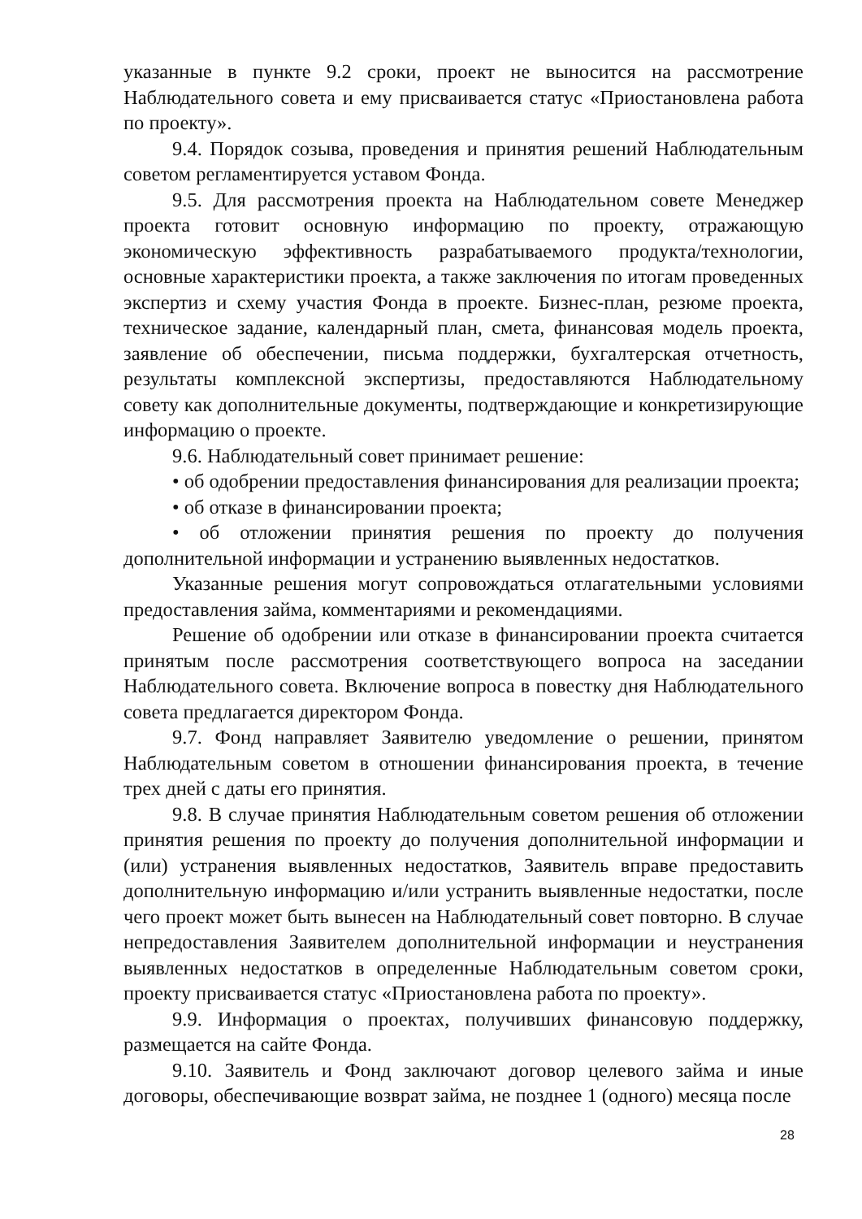указанные в пункте 9.2 сроки, проект не выносится на рассмотрение Наблюдательного совета и ему присваивается статус «Приостановлена работа по проекту».
9.4. Порядок созыва, проведения и принятия решений Наблюдательным советом регламентируется уставом Фонда.
9.5. Для рассмотрения проекта на Наблюдательном совете Менеджер проекта готовит основную информацию по проекту, отражающую экономическую эффективность разрабатываемого продукта/технологии, основные характеристики проекта, а также заключения по итогам проведенных экспертиз и схему участия Фонда в проекте. Бизнес-план, резюме проекта, техническое задание, календарный план, смета, финансовая модель проекта, заявление об обеспечении, письма поддержки, бухгалтерская отчетность, результаты комплексной экспертизы, предоставляются Наблюдательному совету как дополнительные документы, подтверждающие и конкретизирующие информацию о проекте.
9.6. Наблюдательный совет принимает решение:
• об одобрении предоставления финансирования для реализации проекта;
• об отказе в финансировании проекта;
• об отложении принятия решения по проекту до получения дополнительной информации и устранению выявленных недостатков.
Указанные решения могут сопровождаться отлагательными условиями предоставления займа, комментариями и рекомендациями.
Решение об одобрении или отказе в финансировании проекта считается принятым после рассмотрения соответствующего вопроса на заседании Наблюдательного совета. Включение вопроса в повестку дня Наблюдательного совета предлагается директором Фонда.
9.7. Фонд направляет Заявителю уведомление о решении, принятом Наблюдательным советом в отношении финансирования проекта, в течение трех дней с даты его принятия.
9.8. В случае принятия Наблюдательным советом решения об отложении принятия решения по проекту до получения дополнительной информации и (или) устранения выявленных недостатков, Заявитель вправе предоставить дополнительную информацию и/или устранить выявленные недостатки, после чего проект может быть вынесен на Наблюдательный совет повторно. В случае непредоставления Заявителем дополнительной информации и неустранения выявленных недостатков в определенные Наблюдательным советом сроки, проекту присваивается статус «Приостановлена работа по проекту».
9.9. Информация о проектах, получивших финансовую поддержку, размещается на сайте Фонда.
9.10. Заявитель и Фонд заключают договор целевого займа и иные договоры, обеспечивающие возврат займа, не позднее 1 (одного) месяца после
28